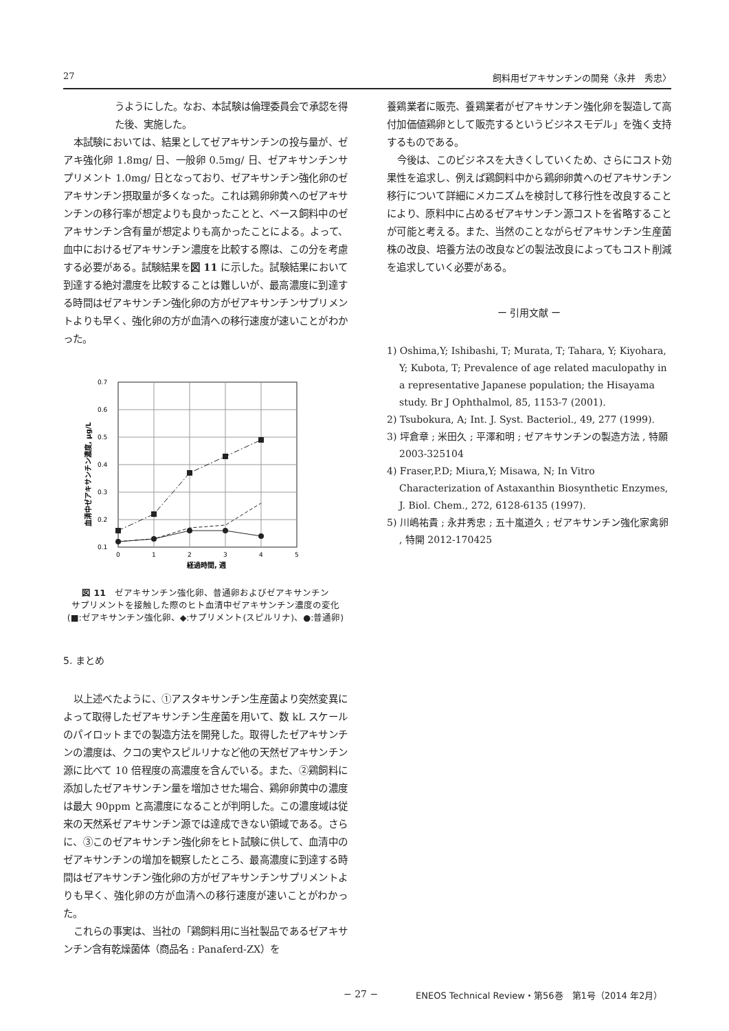27 飼料用ゼアキサンチンの開発〈永井　秀忠〉
うようにした。なお、本試験は倫理委員会で承認を得た後、実施した。
本試験においては、結果としてゼアキサンチンの投与量が、ゼアキ強化卵 1.8mg/ 日、一般卵 0.5mg/ 日、ゼアキサンチンサプリメント 1.0mg/ 日となっており、ゼアキサンチン強化卵のゼアキサンチン摂取量が多くなった。これは鶏卵卵黄へのゼアキサンチンの移行率が想定よりも良かったことと、ベース飼料中のゼアキサンチン含有量が想定よりも高かったことによる。よって、血中におけるゼアキサンチン濃度を比較する際は、この分を考慮する必要がある。試験結果を図 11 に示した。試験結果において到達する絶対濃度を比較することは難しいが、最高濃度に到達する時間はゼアキサンチン強化卵の方がゼアキサンチンサプリメントよりも早く、強化卵の方が血清への移行速度が速いことがわかった。
0.7
0.6
0.5
0.4
0.3
0.2
0.1
0
1
2
3
4
5
経過時間, 週
血清中ゼアキサンチン濃度, μg/L
図 11　ゼアキサンチン強化卵、普通卵およびゼアキサンチン
サプリメントを接触した際のヒト血清中ゼアキサンチン濃度の変化
(■:ゼアキサンチン強化卵、◆:サプリメント(スピルリナ)、●:普通卵)
5. まとめ
以上述べたように、①アスタキサンチン生産菌より突然変異によって取得したゼアキサンチン生産菌を用いて、数 kL スケールのパイロットまでの製造方法を開発した。取得したゼアキサンチンの濃度は、クコの実やスピルリナなど他の天然ゼアキサンチン源に比べて 10 倍程度の高濃度を含んでいる。また、②鶏飼料に添加したゼアキサンチン量を増加させた場合、鶏卵卵黄中の濃度は最大 90ppm と高濃度になることが判明した。この濃度域は従来の天然系ゼアキサンチン源では達成できない領域である。さらに、③このゼアキサンチン強化卵をヒト試験に供して、血清中のゼアキサンチンの増加を観察したところ、最高濃度に到達する時間はゼアキサンチン強化卵の方がゼアキサンチンサプリメントよりも早く、強化卵の方が血清への移行速度が速いことがわかった。
これらの事実は、当社の「鶏飼料用に当社製品であるゼアキサンチン含有乾燥菌体（商品名 : Panaferd-ZX）を
養鶏業者に販売、養鶏業者がゼアキサンチン強化卵を製造して高付加価値鶏卵として販売するというビジネスモデル」を強く支持するものである。
今後は、このビジネスを大きくしていくため、さらにコスト効果性を追求し、例えば鶏飼料中から鶏卵卵黄へのゼアキサンチン移行について詳細にメカニズムを検討して移行性を改良することにより、原料中に占めるゼアキサンチン源コストを省略することが可能と考える。また、当然のことながらゼアキサンチン生産菌株の改良、培養方法の改良などの製法改良によってもコスト削減を追求していく必要がある。
ー 引用文献 ー
1) Oshima,Y; Ishibashi, T; Murata, T; Tahara, Y; Kiyohara, Y; Kubota, T; Prevalence of age related maculopathy in a representative Japanese population; the Hisayama study. Br J Ophthalmol, 85, 1153-7 (2001).
2) Tsubokura, A; Int. J. Syst. Bacteriol., 49, 277 (1999).
3) 坪倉章 ; 米田久 ; 平澤和明 ; ゼアキサンチンの製造方法 , 特願 2003-325104
4) Fraser,P.D; Miura,Y; Misawa, N; In Vitro Characterization of Astaxanthin Biosynthetic Enzymes, J. Biol. Chem., 272, 6128-6135 (1997).
5) 川嶋祐貴 ; 永井秀忠 ; 五十嵐道久 ; ゼアキサンチン強化家禽卵 , 特開 2012-170425
− 27 −
ENEOS Technical Review・第56巻　第1号（2014 年2月）